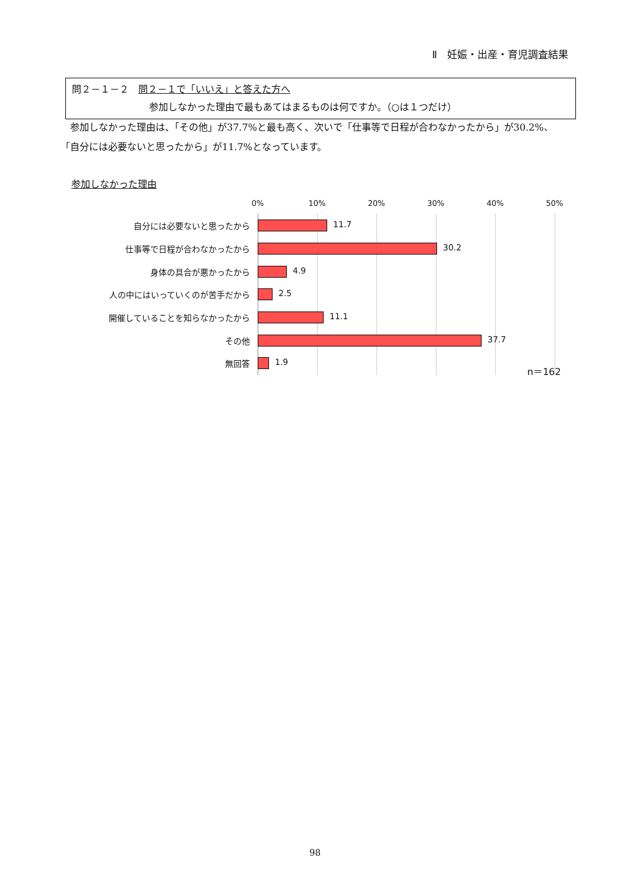Ⅱ　妊娠・出産・育児調査結果
問２－１－２　問２－１で「いいえ」と答えた方へ
参加しなかった理由で最もあてはまるものは何ですか。（○は１つだけ）
　参加しなかった理由は、「その他」が37.7%と最も高く、次いで「仕事等で日程が合わなかったから」が30.2%、「自分には必要ないと思ったから」が11.7%となっています。
参加しなかった理由
0% 10% 20% 30% 40% 50%
自分には必要ないと思ったから 11.7
仕事等で日程が合わなかったから 30.2
身体の具合が悪かったから 4.9
人の中にはいっていくのが苦手だから 2.5
開催していることを知らなかったから 11.1
その他 37.7
無回答 1.9
n＝162
98